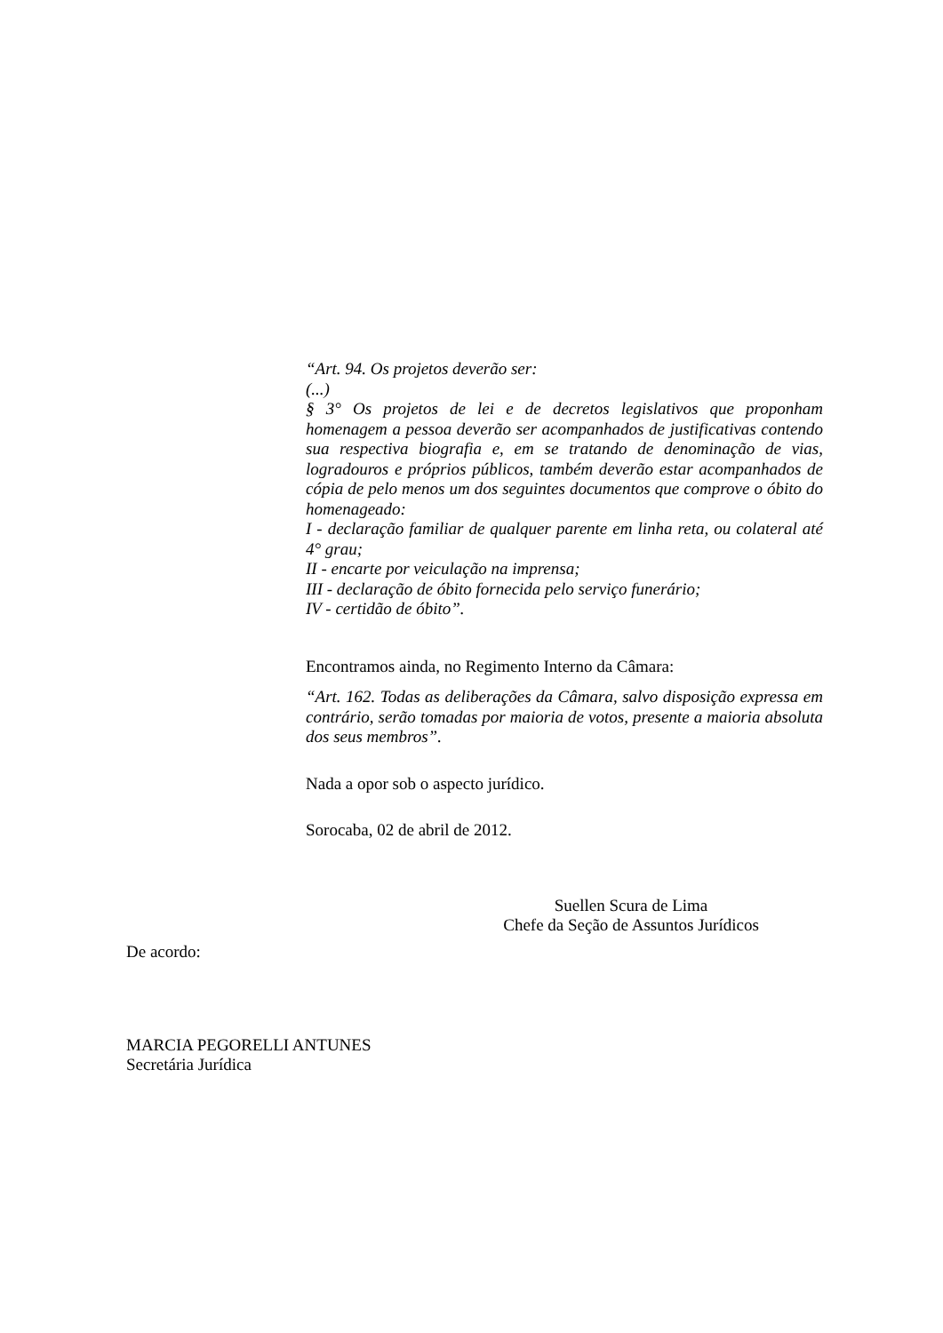“Art. 94. Os projetos deverão ser:
(...)
§ 3° Os projetos de lei e de decretos legislativos que proponham homenagem a pessoa deverão ser acompanhados de justificativas contendo sua respectiva biografia e, em se tratando de denominação de vias, logradouros e próprios públicos, também deverão estar acompanhados de cópia de pelo menos um dos seguintes documentos que comprove o óbito do homenageado:
I - declaração familiar de qualquer parente em linha reta, ou colateral até 4° grau;
II - encarte por veiculação na imprensa;
III - declaração de óbito fornecida pelo serviço funerário;
IV - certidão de óbito”.
Encontramos ainda, no Regimento Interno da Câmara:
“Art. 162. Todas as deliberações da Câmara, salvo disposição expressa em contrário, serão tomadas por maioria de votos, presente a maioria absoluta dos seus membros”.
Nada a opor sob o aspecto jurídico.
Sorocaba, 02 de abril de 2012.
Suellen Scura de Lima
Chefe da Seção de Assuntos Jurídicos
De acordo:
MARCIA PEGORELLI ANTUNES
Secretária Jurídica